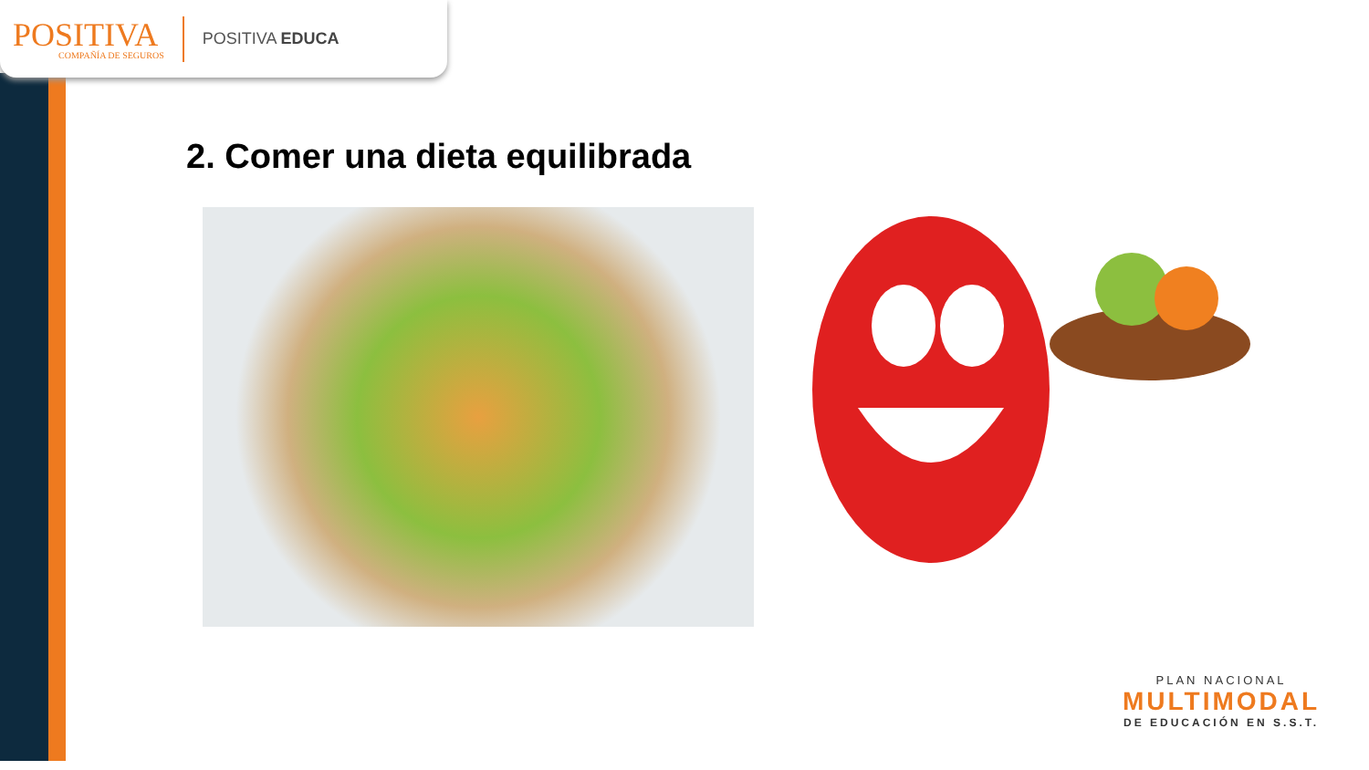POSITIVA
COMPAÑÍA DE SEGUROS
POSITIVA EDUCA
2. Comer una dieta equilibrada
PLAN NACIONAL
MULTIMODAL
DE EDUCACIÓN EN S.S.T.